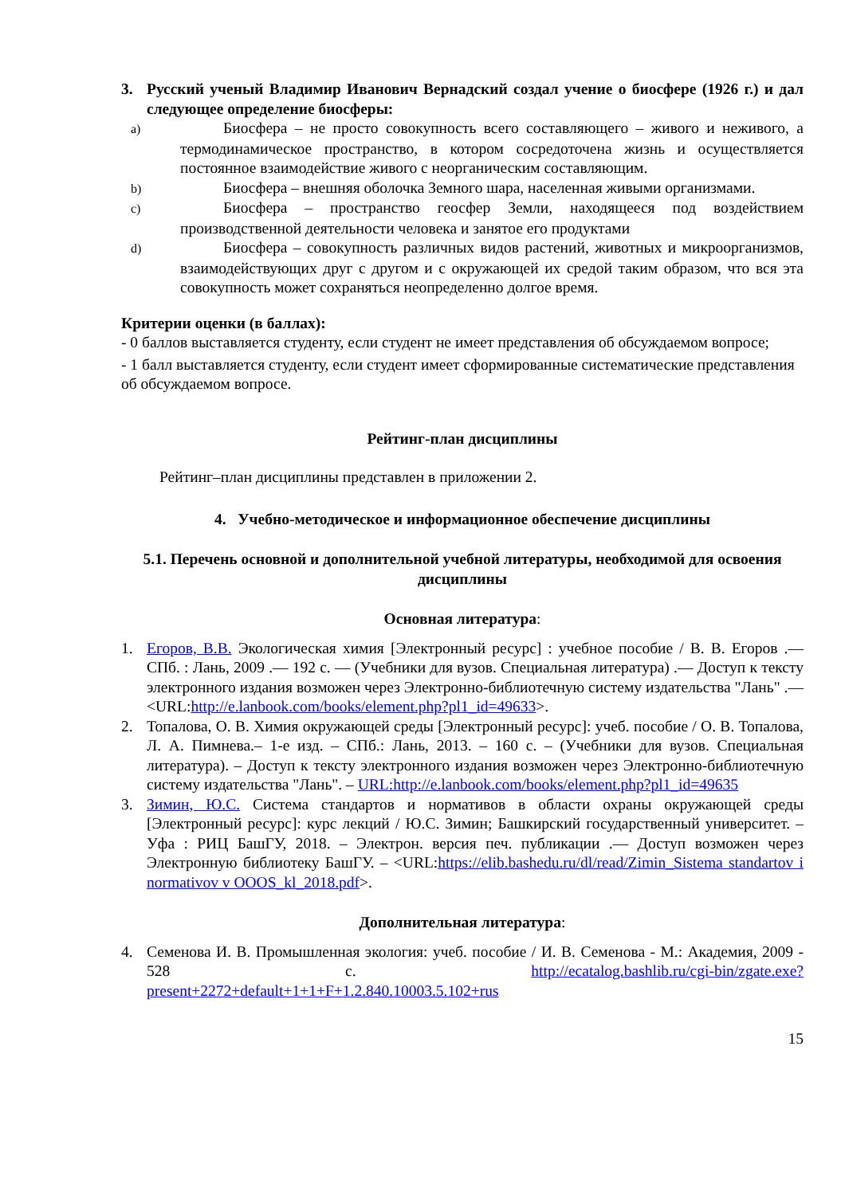3. Русский ученый Владимир Иванович Вернадский создал учение о биосфере (1926 г.) и дал следующее определение биосферы:
a) Биосфера – не просто совокупность всего составляющего – живого и неживого, а термодинамическое пространство, в котором сосредоточена жизнь и осуществляется постоянное взаимодействие живого с неорганическим составляющим.
b) Биосфера – внешняя оболочка Земного шара, населенная живыми организмами.
c) Биосфера – пространство геосфер Земли, находящееся под воздействием производственной деятельности человека и занятое его продуктами
d) Биосфера – совокупность различных видов растений, животных и микроорганизмов, взаимодействующих друг с другом и с окружающей их средой таким образом, что вся эта совокупность может сохраняться неопределенно долгое время.
Критерии оценки (в баллах):
- 0 баллов выставляется студенту, если студент не имеет представления об обсуждаемом вопросе;
- 1 балл выставляется студенту, если студент имеет сформированные систематические представления об обсуждаемом вопросе.
Рейтинг-план дисциплины
Рейтинг–план дисциплины представлен в приложении 2.
4. Учебно-методическое и информационное обеспечение дисциплины
5.1. Перечень основной и дополнительной учебной литературы, необходимой для освоения дисциплины
Основная литература:
1. Егоров, В.В. Экологическая химия [Электронный ресурс] : учебное пособие / В. В. Егоров .— СПб. : Лань, 2009 .— 192 с. — (Учебники для вузов. Специальная литература) .— Доступ к тексту электронного издания возможен через Электронно-библиотечную систему издательства "Лань" .— <URL:http://e.lanbook.com/books/element.php?pl1_id=49633>.
2. Топалова, О. В. Химия окружающей среды [Электронный ресурс]: учеб. пособие / О. В. Топалова, Л. А. Пимнева.– 1-е изд. – СПб.: Лань, 2013. – 160 с. – (Учебники для вузов. Специальная литература). – Доступ к тексту электронного издания возможен через Электронно-библиотечную систему издательства "Лань". – URL:http://e.lanbook.com/books/element.php?pl1_id=49635
3. Зимин, Ю.С. Система стандартов и нормативов в области охраны окружающей среды [Электронный ресурс]: курс лекций / Ю.С. Зимин; Башкирский государственный университет. – Уфа : РИЦ БашГУ, 2018. – Электрон. версия печ. публикации .— Доступ возможен через Электронную библиотеку БашГУ. – <URL:https://elib.bashedu.ru/dl/read/Zimin_Sistema standartov i normativov v OOOS_kl_2018.pdf>.
Дополнительная литература:
4. Семенова И. В. Промышленная экология: учеб. пособие / И. В. Семенова - М.: Академия, 2009 - 528 с. http://ecatalog.bashlib.ru/cgi-bin/zgate.exe?present+2272+default+1+1+F+1.2.840.10003.5.102+rus
15